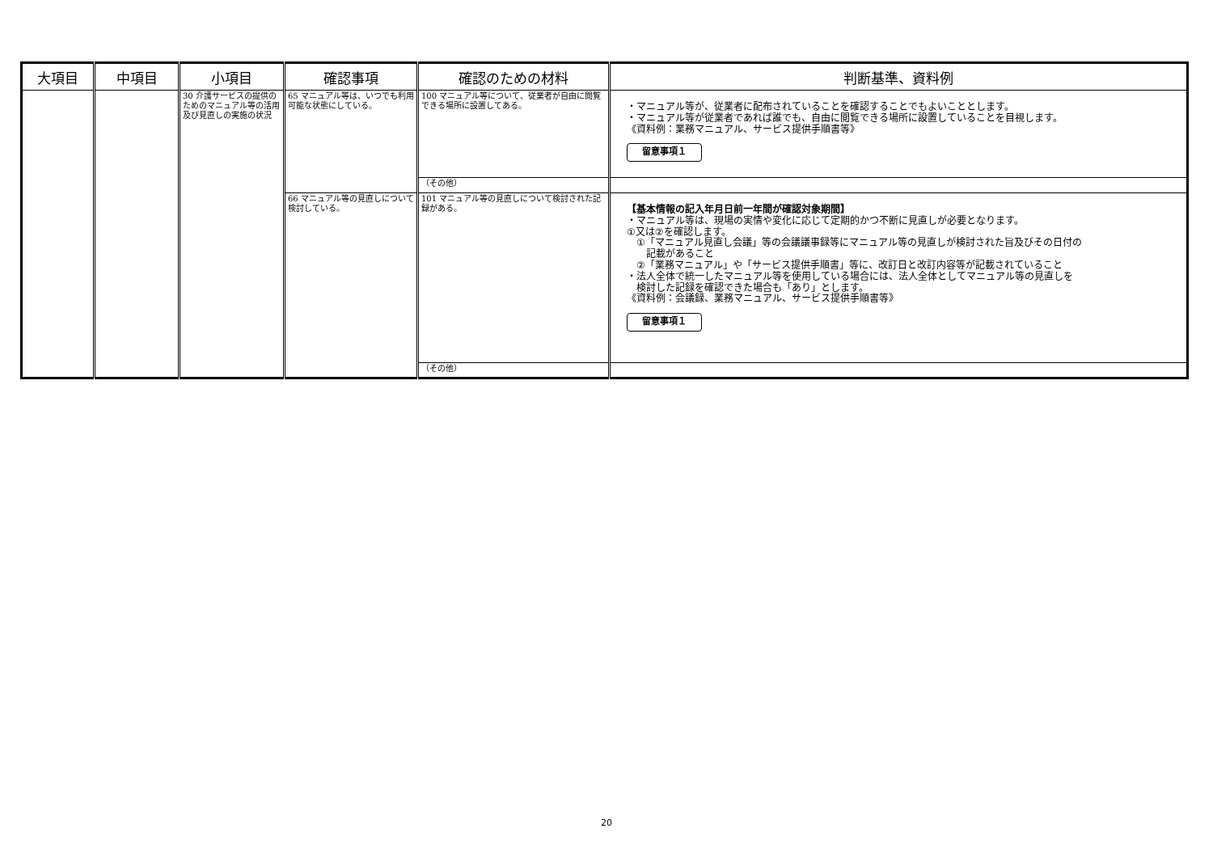| 大項目 | 中項目 | 小項目 | 確認事項 | 確認のための材料 | 判断基準、資料例 |
| --- | --- | --- | --- | --- | --- |
| | | 30 介護サービスの提供のためのマニュアル等の活用及び見直しの実施の状況 | 65 マニュアル等は、いつでも利用可能な状態にしている。 | 100 マニュアル等について、従業者が自由に閲覧できる場所に設置してある。 | ・マニュアル等が、従業者に配布されていることを確認することでもよいこととします。 ・マニュアル等が従業者であれば誰でも、自由に閲覧できる場所に設置していることを目視します。 《資料例：業務マニュアル、サービス提供手順書等》 留意事項１ |
| | | | | （その他） | |
| | | | 66 マニュアル等の見直しについて検討している。 | 101 マニュアル等の見直しについて検討された記録がある。 | 【基本情報の記入年月日前一年間が確認対象期間】 ・マニュアル等は、現場の実情や変化に応じて定期的かつ不断に見直しが必要となります。 ①又は②を確認します。 ①「マニュアル見直し会議」等の会議議事録等にマニュアル等の見直しが検討された旨及びその日付の 記載があること ②「業務マニュアル」や「サービス提供手順書」等に、改訂日と改訂内容等が記載されていること ・法人全体で統一したマニュアル等を使用している場合には、法人全体としてマニュアル等の見直しを 検討した記録を確認できた場合も「あり」とします。 《資料例：会議録、業務マニュアル、サービス提供手順書等》 留意事項１ |
| | | | | （その他） | |
20